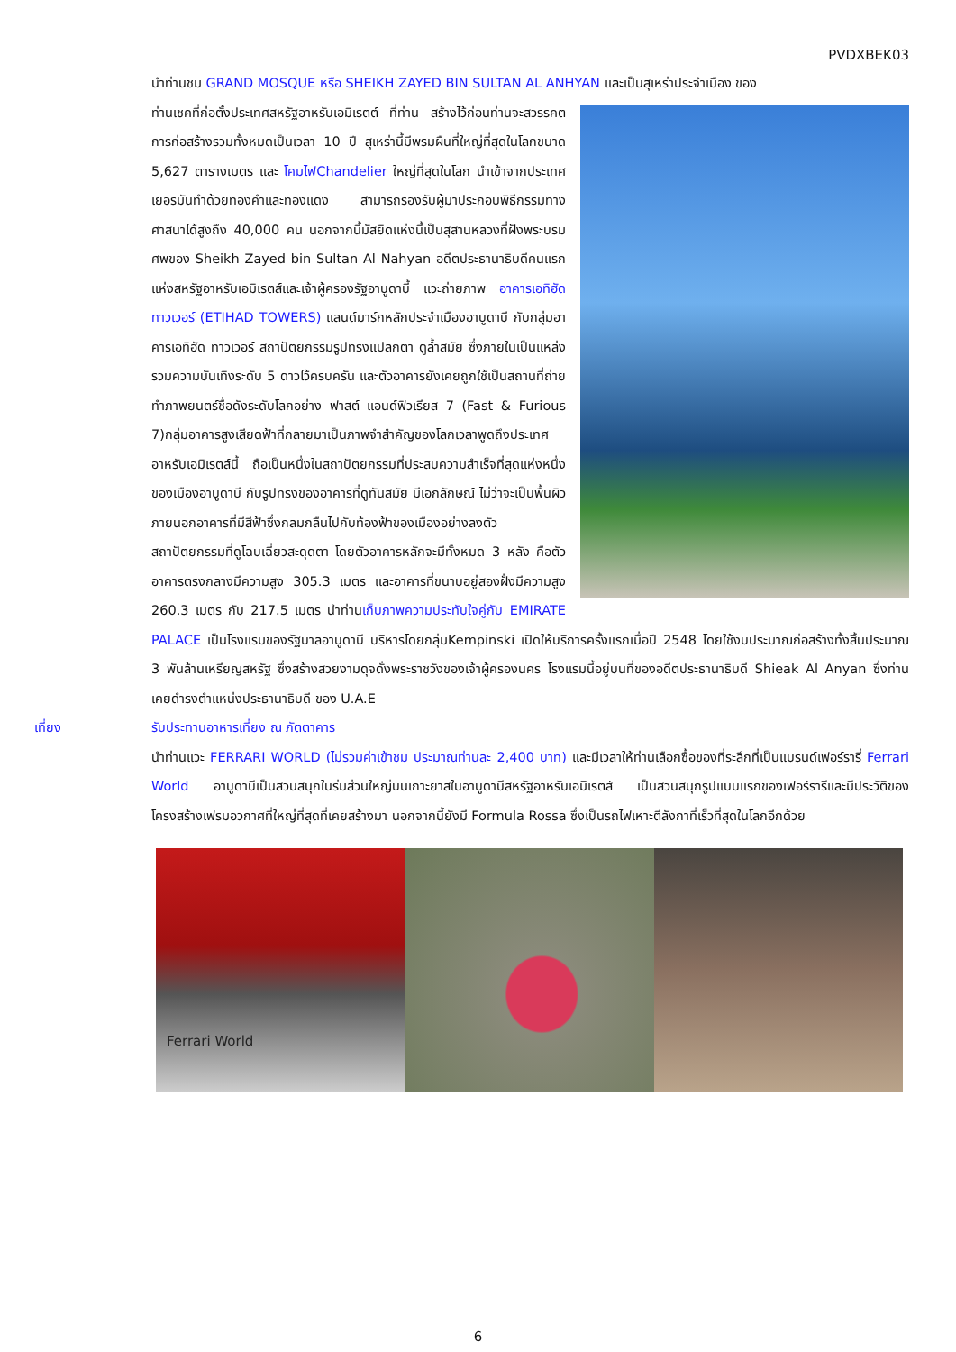PVDXBEK03
นำท่านชม GRAND MOSQUE หรือ SHEIKH ZAYED BIN SULTAN AL ANHYAN และเป็นสุเหร่าประจำเมือง ของ
ท่านเชคที่ก่อตั้งประเทศสหรัฐอาหรับเอมิเรตต์ ที่ท่าน สร้างไว้ก่อนท่านจะสวรรคต การก่อสร้างรวมทั้งหมดเป็นเวลา 10 ปี สุเหร่านี้มีพรมผืนที่ใหญ่ที่สุดในโลกขนาด 5,627 ตารางเมตร และ โคมไฟChandelier ใหญ่ที่สุดในโลก นำเข้าจากประเทศเยอรมันทำด้วยทองคำและทองแดง สามารถรองรับผู้มาประกอบพิธีกรรมทางศาสนาได้สูงถึง 40,000 คน นอกจากนี้มัสยิดแห่งนี้เป็นสุสานหลวงที่ฝังพระบรมศพของ Sheikh Zayed bin Sultan Al Nahyan อดีตประธานาธิบดีคนแรกแห่งสหรัฐอาหรับเอมิเรตส์และเจ้าผู้ครองรัฐอาบูดาบี้ แวะถ่ายภาพ อาคารเอทิฮัด ทาวเวอร์ (ETIHAD TOWERS) แลนด์มาร์กหลักประจำเมืองอาบูดาบี กับกลุ่มอาคารเอทิฮัด ทาวเวอร์ สถาปัตยกรรมรูปทรงแปลกตา ดูล้ำสมัย ซึ่งภายในเป็นแหล่งรวมความบันเทิงระดับ 5 ดาวไว้ครบครัน และตัวอาคารยังเคยถูกใช้เป็นสถานที่ถ่ายทำภาพยนตร์ชื่อดังระดับโลกอย่าง ฟาสต์ แอนด์ฟิวเรียส 7 (Fast & Furious 7)กลุ่มอาคารสูงเสียดฟ้าที่กลายมาเป็นภาพจำสำคัญของโลกเวลาพูดถึงประเทศอาหรับเอมิเรตส์นี้ ถือเป็นหนึ่งในสถาปัตยกรรมที่ประสบความสำเร็จที่สุดแห่งหนึ่งของเมืองอาบูดาบี กับรูปทรงของอาคารที่ดูทันสมัย มีเอกลักษณ์ ไม่ว่าจะเป็นพื้นผิวภายนอกอาคารที่มีสีฟ้าซึ่งกลมกลืนไปกับท้องฟ้าของเมืองอย่างลงตัว สถาปัตยกรรมที่ดูโฉบเฉี่ยวสะดุดตา โดยตัวอาคารหลักจะมีทั้งหมด 3 หลัง คือตัวอาคารตรงกลางมีความสูง 305.3 เมตร และอาคารที่ขนาบอยู่สองฝั่งมีความสูง 260.3 เมตร กับ 217.5 เมตร นำท่านเก็บภาพความประทับใจคู่กับ EMIRATE PALACE เป็นโรงแรมของรัฐบาลอาบูดาบี บริหารโดยกลุ่มKempinski เปิดให้บริการครั้งแรกเมื่อปี 2548 โดยใช้งบประมาณก่อสร้างทั้งสิ้นประมาณ 3 พันล้านเหรียญสหรัฐ ซึ่งสร้างสวยงามดุจดั่งพระราชวังของเจ้าผู้ครองนคร โรงแรมนี้อยู่บนที่ของอดีตประธานาธิบดี Shieak Al Anyan ซึ่งท่านเคยดำรงตำแหน่งประธานาธิบดี ของ U.A.E
เที่ยง รับประทานอาหารเที่ยง ณ ภัตตาคาร
นำท่านแวะ FERRARI WORLD (ไม่รวมค่าเข้าชม ประมาณท่านละ 2,400 บาท) และมีเวลาให้ท่านเลือกซื้อของที่ระลึกที่เป็นแบรนด์เฟอร์รารี่ Ferrari World อาบูดาบีเป็นสวนสนุกในร่มส่วนใหญ่บนเกาะยาสในอาบูดาบีสหรัฐอาหรับเอมิเรตส์ เป็นสวนสนุกรูปแบบแรกของเฟอร์รารีและมีประวัติของโครงสร้างเฟรมอวกาศที่ใหญ่ที่สุดที่เคยสร้างมา นอกจากนี้ยังมี Formula Rossa ซึ่งเป็นรถไฟเหาะตีลังกาที่เร็วที่สุดในโลกอีกด้วย
Ferrari World
6